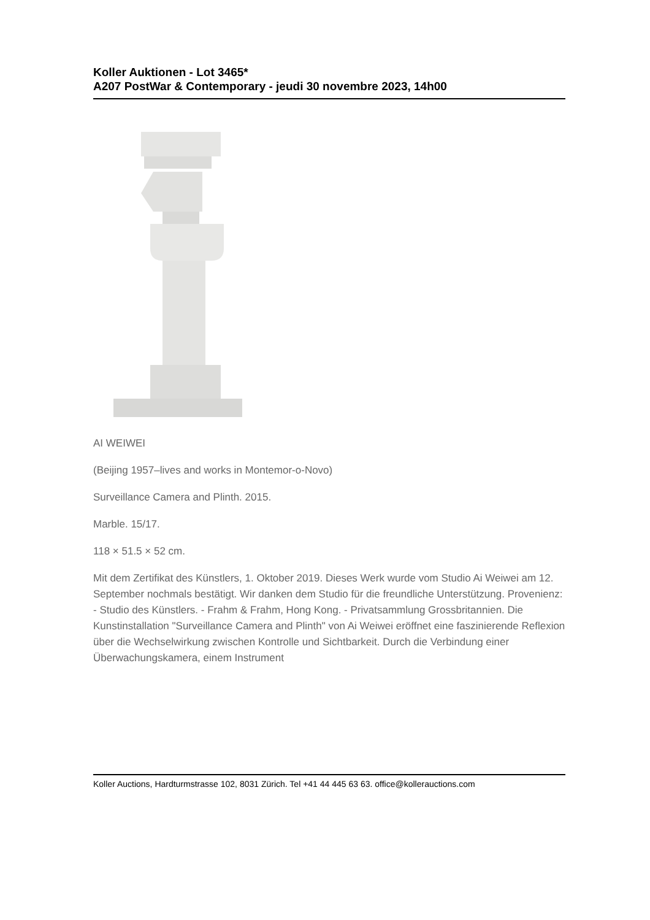Koller Auktionen - Lot 3465*
A207 PostWar & Contemporary - jeudi 30 novembre 2023, 14h00
AI WEIWEI
(Beijing 1957–lives and works in Montemor-o-Novo)
Surveillance Camera and Plinth. 2015.
Marble. 15/17.
118 × 51.5 × 52 cm.
Mit dem Zertifikat des Künstlers, 1. Oktober 2019. Dieses Werk wurde vom Studio Ai Weiwei am 12. September nochmals bestätigt. Wir danken dem Studio für die freundliche Unterstützung. Provenienz: - Studio des Künstlers. - Frahm & Frahm, Hong Kong. - Privatsammlung Grossbritannien. Die Kunstinstallation "Surveillance Camera and Plinth" von Ai Weiwei eröffnet eine faszinierende Reflexion über die Wechselwirkung zwischen Kontrolle und Sichtbarkeit. Durch die Verbindung einer Überwachungskamera, einem Instrument
Koller Auctions, Hardturmstrasse 102, 8031 Zürich. Tel +41 44 445 63 63. office@kollerauctions.com